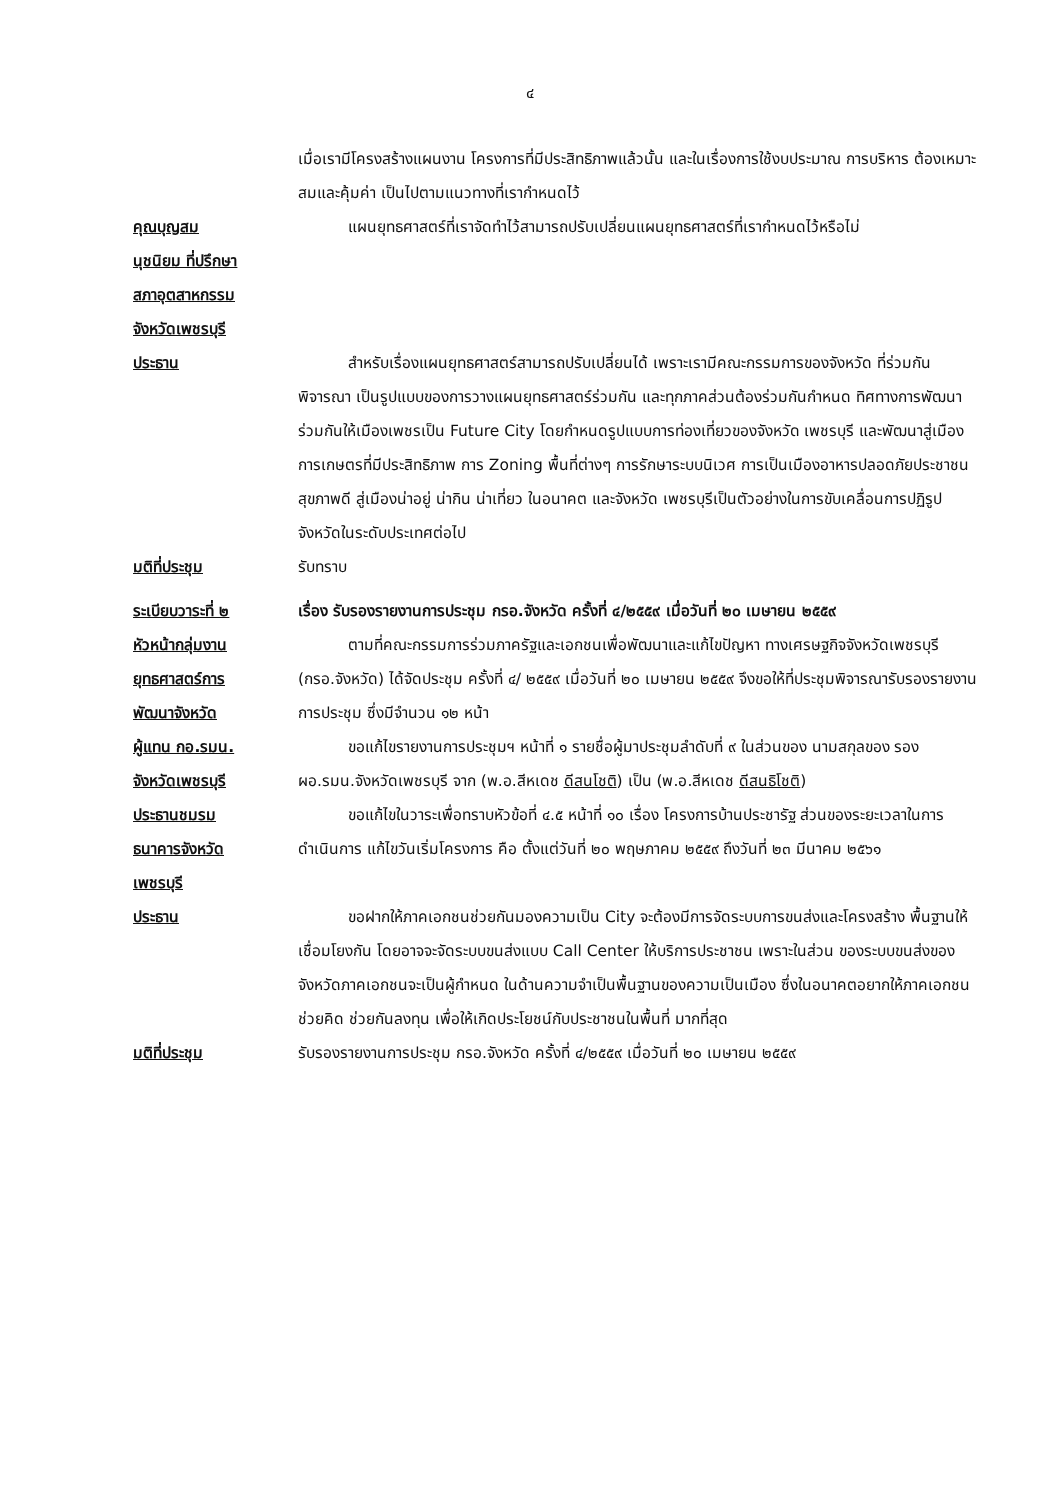๔
เมื่อเรามีโครงสร้างแผนงาน โครงการที่มีประสิทธิภาพแล้วนั้น และในเรื่องการใช้งบประมาณ การบริหาร ต้องเหมาะสมและคุ้มค่า เป็นไปตามแนวทางที่เรากำหนดไว้
คุณบุญสม
นุชนิยม ที่ปรึกษา
สภาอุตสาหกรรม
จังหวัดเพชรบุรี
แผนยุทธศาสตร์ที่เราจัดทำไว้สามารถปรับเปลี่ยนแผนยุทธศาสตร์ที่เรากำหนดไว้หรือไม่
ประธาน สำหรับเรื่องแผนยุทธศาสตร์สามารถปรับเปลี่ยนได้ เพราะเรามีคณะกรรมการของจังหวัด ที่ร่วมกันพิจารณา เป็นรูปแบบของการวางแผนยุทธศาสตร์ร่วมกัน และทุกภาคส่วนต้องร่วมกันกำหนด ทิศทางการพัฒนาร่วมกันให้เมืองเพชรเป็น Future City โดยกำหนดรูปแบบการท่องเที่ยวของจังหวัด เพชรบุรี และพัฒนาสู่เมืองการเกษตรที่มีประสิทธิภาพ การ Zoning พื้นที่ต่างๆ การรักษาระบบนิเวศ การเป็นเมืองอาหารปลอดภัยประชาชนสุขภาพดี สู่เมืองน่าอยู่ น่ากิน น่าเที่ยว ในอนาคต และจังหวัด เพชรบุรีเป็นตัวอย่างในการขับเคลื่อนการปฏิรูปจังหวัดในระดับประเทศต่อไป
มติที่ประชุม รับทราบ
ระเบียบวาระที่ ๒ เรื่อง รับรองรายงานการประชุม กรอ.จังหวัด ครั้งที่ ๔/๒๕๕๙ เมื่อวันที่ ๒๐ เมษายน ๒๕๕๙
หัวหน้ากลุ่มงาน
ยุทธศาสตร์การ
พัฒนาจังหวัด
ตามที่คณะกรรมการร่วมภาครัฐและเอกชนเพื่อพัฒนาและแก้ไขปัญหา ทางเศรษฐกิจจังหวัดเพชรบุรี (กรอ.จังหวัด) ได้จัดประชุม ครั้งที่ ๔/ ๒๕๕๙ เมื่อวันที่ ๒๐ เมษายน ๒๕๕๙ จึงขอให้ที่ประชุมพิจารณารับรองรายงานการประชุม ซึ่งมีจำนวน ๑๒ หน้า
ผู้แทน กอ.รมน.
จังหวัดเพชรบุรี
ขอแก้ไขรายงานการประชุมฯ หน้าที่ ๑ รายชื่อผู้มาประชุมลำดับที่ ๙ ในส่วนของ นามสกุลของ รอง ผอ.รมน.จังหวัดเพชรบุรี จาก (พ.อ.สีหเดช ดีสนโชติ) เป็น (พ.อ.สีหเดช ดีสนธิโชติ)
ประธานชมรม
ธนาคารจังหวัด
เพชรบุรี
ขอแก้ไขในวาระเพื่อทราบหัวข้อที่ ๔.๕ หน้าที่ ๑๐ เรื่อง โครงการบ้านประชารัฐ ส่วนของระยะเวลาในการดำเนินการ แก้ไขวันเริ่มโครงการ คือ ตั้งแต่วันที่ ๒๐ พฤษภาคม ๒๕๕๙ ถึงวันที่ ๒๓ มีนาคม ๒๕๖๑
ประธาน ขอฝากให้ภาคเอกชนช่วยกันมองความเป็น City จะต้องมีการจัดระบบการขนส่งและโครงสร้าง พื้นฐานให้เชื่อมโยงกัน โดยอาจจะจัดระบบขนส่งแบบ Call Center ให้บริการประชาชน เพราะในส่วน ของระบบขนส่งของจังหวัดภาคเอกชนจะเป็นผู้กำหนด ในด้านความจำเป็นพื้นฐานของความเป็นเมือง ซึ่งในอนาคตอยากให้ภาคเอกชนช่วยคิด ช่วยกันลงทุน เพื่อให้เกิดประโยชน์กับประชาชนในพื้นที่ มากที่สุด
มติที่ประชุม รับรองรายงานการประชุม กรอ.จังหวัด ครั้งที่ ๔/๒๕๕๙ เมื่อวันที่ ๒๐ เมษายน ๒๕๕๙